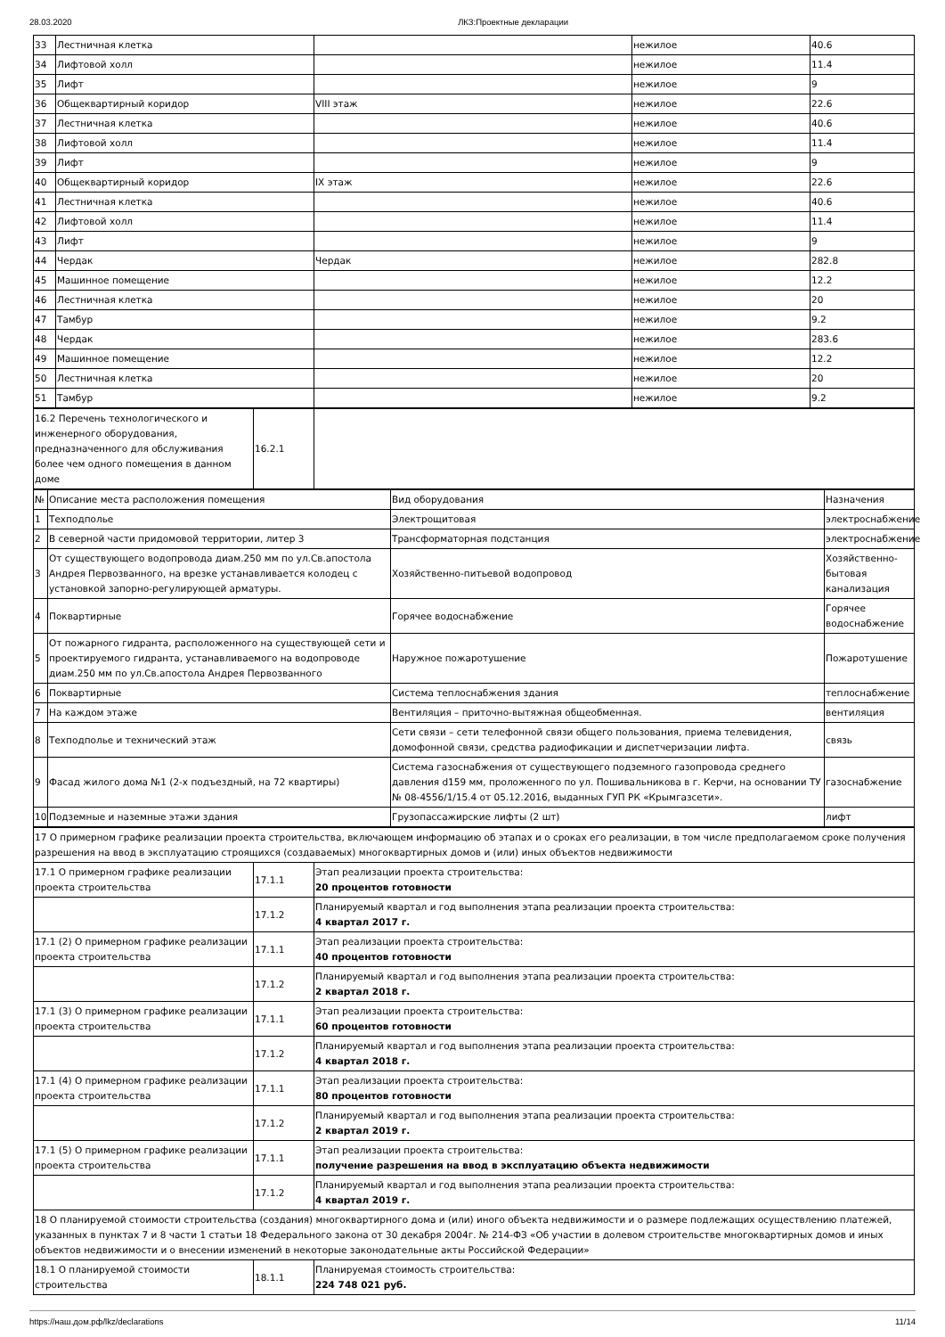28.03.2020 ЛКЗ:Проектные декларации
| 33 | Лестничная клетка | | нежилое | 40.6 |
| 34 | Лифтовой холл | | нежилое | 11.4 |
| 35 | Лифт | | нежилое | 9 |
| 36 | Общеквартирный коридор | VIII этаж | нежилое | 22.6 |
| 37 | Лестничная клетка | | нежилое | 40.6 |
| 38 | Лифтовой холл | | нежилое | 11.4 |
| 39 | Лифт | | нежилое | 9 |
| 40 | Общеквартирный коридор | IX этаж | нежилое | 22.6 |
| 41 | Лестничная клетка | | нежилое | 40.6 |
| 42 | Лифтовой холл | | нежилое | 11.4 |
| 43 | Лифт | | нежилое | 9 |
| 44 | Чердак | Чердак | нежилое | 282.8 |
| 45 | Машинное помещение | | нежилое | 12.2 |
| 46 | Лестничная клетка | | нежилое | 20 |
| 47 | Тамбур | | нежилое | 9.2 |
| 48 | Чердак | | нежилое | 283.6 |
| 49 | Машинное помещение | | нежилое | 12.2 |
| 50 | Лестничная клетка | | нежилое | 20 |
| 51 | Тамбур | | нежилое | 9.2 |
| 16.2 Перечень технологического и инженер­ного оборудования, предназначенного для обслуживания более чем одного помещения в данном доме | 16.2.1 | |
| № | Описание места расположения помещения | Вид оборудования | Назначения |
| 1 | Техподполье | Электрощитовая | электроснабжение |
| 2 | В северной части придомовой территории, литер 3 | Трансформаторная подстанция | электроснабжение |
| 3 | От существующего водопровода диам.250 мм по ул.Св.апостола Андрея Первозванного, на врезке устанавливается колодец с установкой запорно-регулирующей арматуры. | Хозяйственно-питьевой водопровод | Хозяйственно-бытовая канализация |
| 4 | Поквартирные | Горячее водоснабжение | Горячее водоснабжение |
| 5 | От пожарного гидранта, расположенного на существующей сети и проектируемого гидранта, устанавливаемого на водопроводе диам.250 мм по ул.Св.апостола Андрея Первозванного | Наружное пожаротушение | Пожаротушение |
| 6 | Поквартирные | Система теплоснабжения здания | теплоснабжение |
| 7 | На каждом этаже | Вентиляция – приточно-вытяжная общеобменная. | вентиляция |
| 8 | Техподполье и технический этаж | Сети связи – сети телефонной связи общего пользования, приема телевидения, домофонной связи, средства радиофикации и диспетчеризации лифта. | связь |
| 9 | Фасад жилого дома №1 (2-х подъездный, на 72 квартиры) | Система газоснабжения от существующего подземного газопровода среднего давления d159 мм, проложенного по ул. Пошивальникова в г. Керчи, на основании ТУ № 08-4556/1/15.4 от 05.12.2016, выданных ГУП РК «Крымгазсети». | газоснабжение |
| 10 | Подземные и наземные этажи здания | Грузопассажирские лифты (2 шт) | лифт |
| 17 О примерном графике реализации проекта строительства, включающем информацию об этапах и о сроках его реализации, в том числе предполагаемом сроке получения разре­шения на ввод в эксплуатацию строящихся (создаваемых) многоквартирных домов и (или) иных объектов недвижимости | | |
| 17.1 О примерном графике реализации про­екта строительства | 17.1.1 | Этап реализации проекта строительства: 20 процентов готовности |
| | 17.1.2 | Планируемый квартал и год выполнения этапа реализации проекта строительства: 4 квартал 2017 г. |
| 17.1 (2) О примерном графике реализации проекта строительства | 17.1.1 | Этап реализации проекта строительства: 40 процентов готовности |
| | 17.1.2 | Планируемый квартал и год выполнения этапа реализации проекта строительства: 2 квартал 2018 г. |
| 17.1 (3) О примерном графике реализации проекта строительства | 17.1.1 | Этап реализации проекта строительства: 60 процентов готовности |
| | 17.1.2 | Планируемый квартал и год выполнения этапа реализации проекта строительства: 4 квартал 2018 г. |
| 17.1 (4) О примерном графике реализации проекта строительства | 17.1.1 | Этап реализации проекта строительства: 80 процентов готовности |
| | 17.1.2 | Планируемый квартал и год выполнения этапа реализации проекта строительства: 2 квартал 2019 г. |
| 17.1 (5) О примерном графике реализации проекта строительства | 17.1.1 | Этап реализации проекта строительства: получение разрешения на ввод в эксплуатацию объекта недвижимости |
| | 17.1.2 | Планируемый квартал и год выполнения этапа реализации проекта строительства: 4 квартал 2019 г. |
| 18 О планируемой стоимости строительства (создания) многоквартирного дома и (или) иного объекта недвижимости и о размере подлежащих осуществлению платежей, указанных в пунктах 7 и 8 части 1 статьи 18 Федерального закона от 30 декабря 2004г. № 214-ФЗ «Об участии в долевом строительстве многоквартирных домов и иных объектов недвижимости и о внесении изменений в некоторые законодательные акты Российской Федерации» | | |
| 18.1 О планируемой стоимости строительства | 18.1.1 | Планируемая стоимость строительства: 224 748 021 руб. |
https://наш.дом.рф/lkz/declarations 11/14